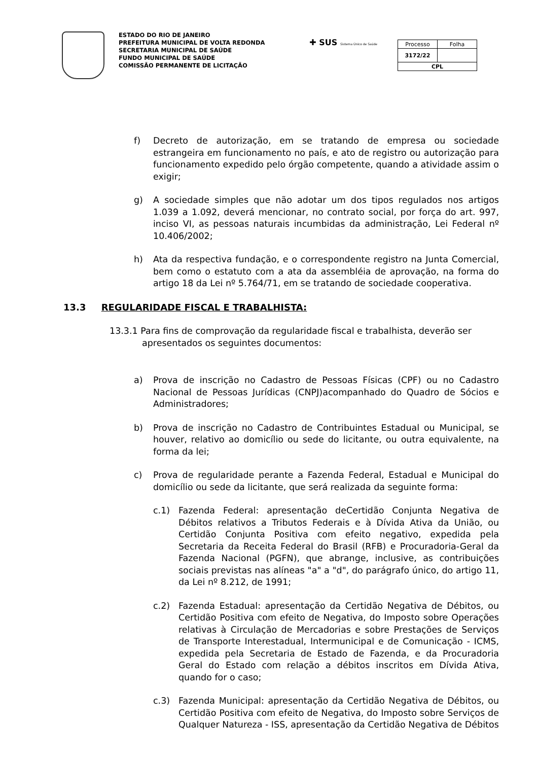ESTADO DO RIO DE JANEIRO
PREFEITURA MUNICIPAL DE VOLTA REDONDA
SECRETARIA MUNICIPAL DE SAÚDE
FUNDO MUNICIPAL DE SAÚDE
COMISSÃO PERMANENTE DE LICITAÇÃO
✚ SUS Sistema Único de Saúde
| Processo | Folha |
| 3172/22 | |
| CPL | |
f) Decreto de autorização, em se tratando de empresa ou sociedade estrangeira em funcionamento no país, e ato de registro ou autorização para funcionamento expedido pelo órgão competente, quando a atividade assim o exigir;
g) A sociedade simples que não adotar um dos tipos regulados nos artigos 1.039 a 1.092, deverá mencionar, no contrato social, por força do art. 997, inciso VI, as pessoas naturais incumbidas da administração, Lei Federal nº 10.406/2002;
h) Ata da respectiva fundação, e o correspondente registro na Junta Comercial, bem como o estatuto com a ata da assembléia de aprovação, na forma do artigo 18 da Lei nº 5.764/71, em se tratando de sociedade cooperativa.
13.3 REGULARIDADE FISCAL E TRABALHISTA:
13.3.1 Para fins de comprovação da regularidade fiscal e trabalhista, deverão ser
apresentados os seguintes documentos:
a) Prova de inscrição no Cadastro de Pessoas Físicas (CPF) ou no Cadastro Nacional de Pessoas Jurídicas (CNPJ)acompanhado do Quadro de Sócios e Administradores;
b) Prova de inscrição no Cadastro de Contribuintes Estadual ou Municipal, se houver, relativo ao domicílio ou sede do licitante, ou outra equivalente, na forma da lei;
c) Prova de regularidade perante a Fazenda Federal, Estadual e Municipal do domicílio ou sede da licitante, que será realizada da seguinte forma:
c.1) Fazenda Federal: apresentação deCertidão Conjunta Negativa de Débitos relativos a Tributos Federais e à Dívida Ativa da União, ou Certidão Conjunta Positiva com efeito negativo, expedida pela Secretaria da Receita Federal do Brasil (RFB) e Procuradoria-Geral da Fazenda Nacional (PGFN), que abrange, inclusive, as contribuições sociais previstas nas alíneas "a" a "d", do parágrafo único, do artigo 11, da Lei nº 8.212, de 1991;
c.2) Fazenda Estadual: apresentação da Certidão Negativa de Débitos, ou Certidão Positiva com efeito de Negativa, do Imposto sobre Operações relativas à Circulação de Mercadorias e sobre Prestações de Serviços de Transporte Interestadual, Intermunicipal e de Comunicação - ICMS, expedida pela Secretaria de Estado de Fazenda, e da Procuradoria Geral do Estado com relação a débitos inscritos em Dívida Ativa, quando for o caso;
c.3) Fazenda Municipal: apresentação da Certidão Negativa de Débitos, ou Certidão Positiva com efeito de Negativa, do Imposto sobre Serviços de Qualquer Natureza - ISS, apresentação da Certidão Negativa de Débitos